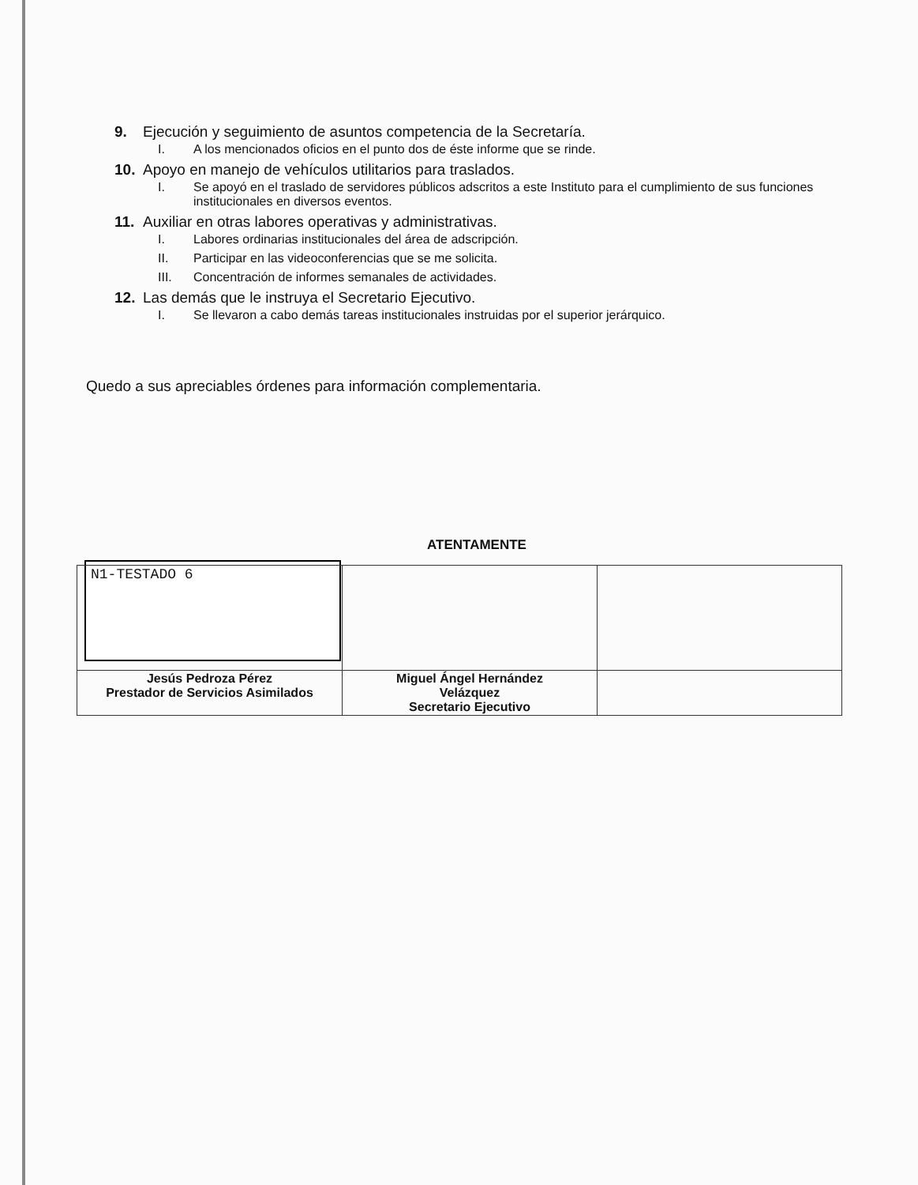9. Ejecución y seguimiento de asuntos competencia de la Secretaría.
I. A los mencionados oficios en el punto dos de éste informe que se rinde.
10. Apoyo en manejo de vehículos utilitarios para traslados.
I. Se apoyó en el traslado de servidores públicos adscritos a este Instituto para el cumplimiento de sus funciones institucionales en diversos eventos.
11. Auxiliar en otras labores operativas y administrativas.
I. Labores ordinarias institucionales del área de adscripción.
II. Participar en las videoconferencias que se me solicita.
III. Concentración de informes semanales de actividades.
12. Las demás que le instruya el Secretario Ejecutivo.
I. Se llevaron a cabo demás tareas institucionales instruidas por el superior jerárquico.
Quedo a sus apreciables órdenes para información complementaria.
ATENTAMENTE
| N1-TESTADO 6 | | |
| Jesús Pedroza Pérez Prestador de Servicios Asimilados | Miguel Ángel Hernández Velázquez Secretario Ejecutivo | |